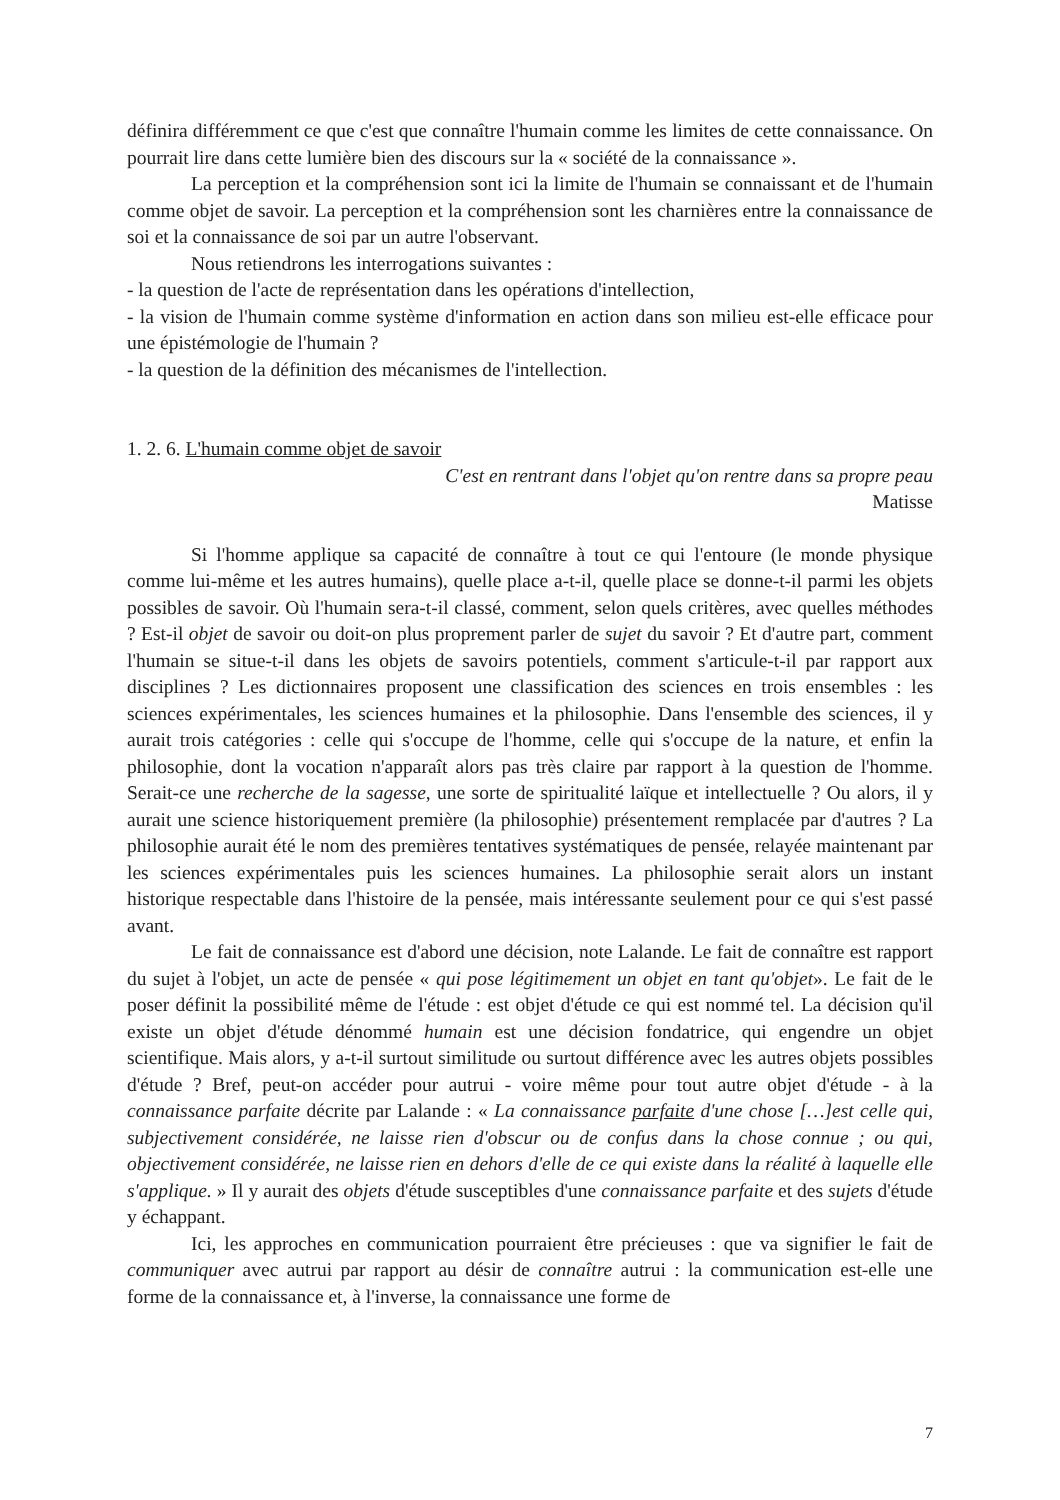définira différemment ce que c'est que connaître l'humain comme les limites de cette connaissance. On pourrait lire dans cette lumière bien des discours sur la « société de la connaissance ».
La perception et la compréhension sont ici la limite de l'humain se connaissant et de l'humain comme objet de savoir. La perception et la compréhension sont les charnières entre la connaissance de soi et la connaissance de soi par un autre l'observant.
Nous retiendrons les interrogations suivantes :
- la question de l'acte de représentation dans les opérations d'intellection,
- la vision de l'humain comme système d'information en action dans son milieu est-elle efficace pour une épistémologie de l'humain ?
- la question de la définition des mécanismes de l'intellection.
1. 2. 6. L'humain comme objet de savoir
C'est en rentrant dans l'objet qu'on rentre dans sa propre peau
Matisse
Si l'homme applique sa capacité de connaître à tout ce qui l'entoure (le monde physique comme lui-même et les autres humains), quelle place a-t-il, quelle place se donne-t-il parmi les objets possibles de savoir. Où l'humain sera-t-il classé, comment, selon quels critères, avec quelles méthodes ? Est-il objet de savoir ou doit-on plus proprement parler de sujet du savoir ? Et d'autre part, comment l'humain se situe-t-il dans les objets de savoirs potentiels, comment s'articule-t-il par rapport aux disciplines ? Les dictionnaires proposent une classification des sciences en trois ensembles : les sciences expérimentales, les sciences humaines et la philosophie. Dans l'ensemble des sciences, il y aurait trois catégories : celle qui s'occupe de l'homme, celle qui s'occupe de la nature, et enfin la philosophie, dont la vocation n'apparaît alors pas très claire par rapport à la question de l'homme. Serait-ce une recherche de la sagesse, une sorte de spiritualité laïque et intellectuelle ? Ou alors, il y aurait une science historiquement première (la philosophie) présentement remplacée par d'autres ? La philosophie aurait été le nom des premières tentatives systématiques de pensée, relayée maintenant par les sciences expérimentales puis les sciences humaines. La philosophie serait alors un instant historique respectable dans l'histoire de la pensée, mais intéressante seulement pour ce qui s'est passé avant.
Le fait de connaissance est d'abord une décision, note Lalande. Le fait de connaître est rapport du sujet à l'objet, un acte de pensée « qui pose légitimement un objet en tant qu'objet». Le fait de le poser définit la possibilité même de l'étude : est objet d'étude ce qui est nommé tel. La décision qu'il existe un objet d'étude dénommé humain est une décision fondatrice, qui engendre un objet scientifique. Mais alors, y a-t-il surtout similitude ou surtout différence avec les autres objets possibles d'étude ? Bref, peut-on accéder pour autrui - voire même pour tout autre objet d'étude - à la connaissance parfaite décrite par Lalande : « La connaissance parfaite d'une chose […]est celle qui, subjectivement considérée, ne laisse rien d'obscur ou de confus dans la chose connue ; ou qui, objectivement considérée, ne laisse rien en dehors d'elle de ce qui existe dans la réalité à laquelle elle s'applique. » Il y aurait des objets d'étude susceptibles d'une connaissance parfaite et des sujets d'étude y échappant.
Ici, les approches en communication pourraient être précieuses : que va signifier le fait de communiquer avec autrui par rapport au désir de connaître autrui : la communication est-elle une forme de la connaissance et, à l'inverse, la connaissance une forme de
7